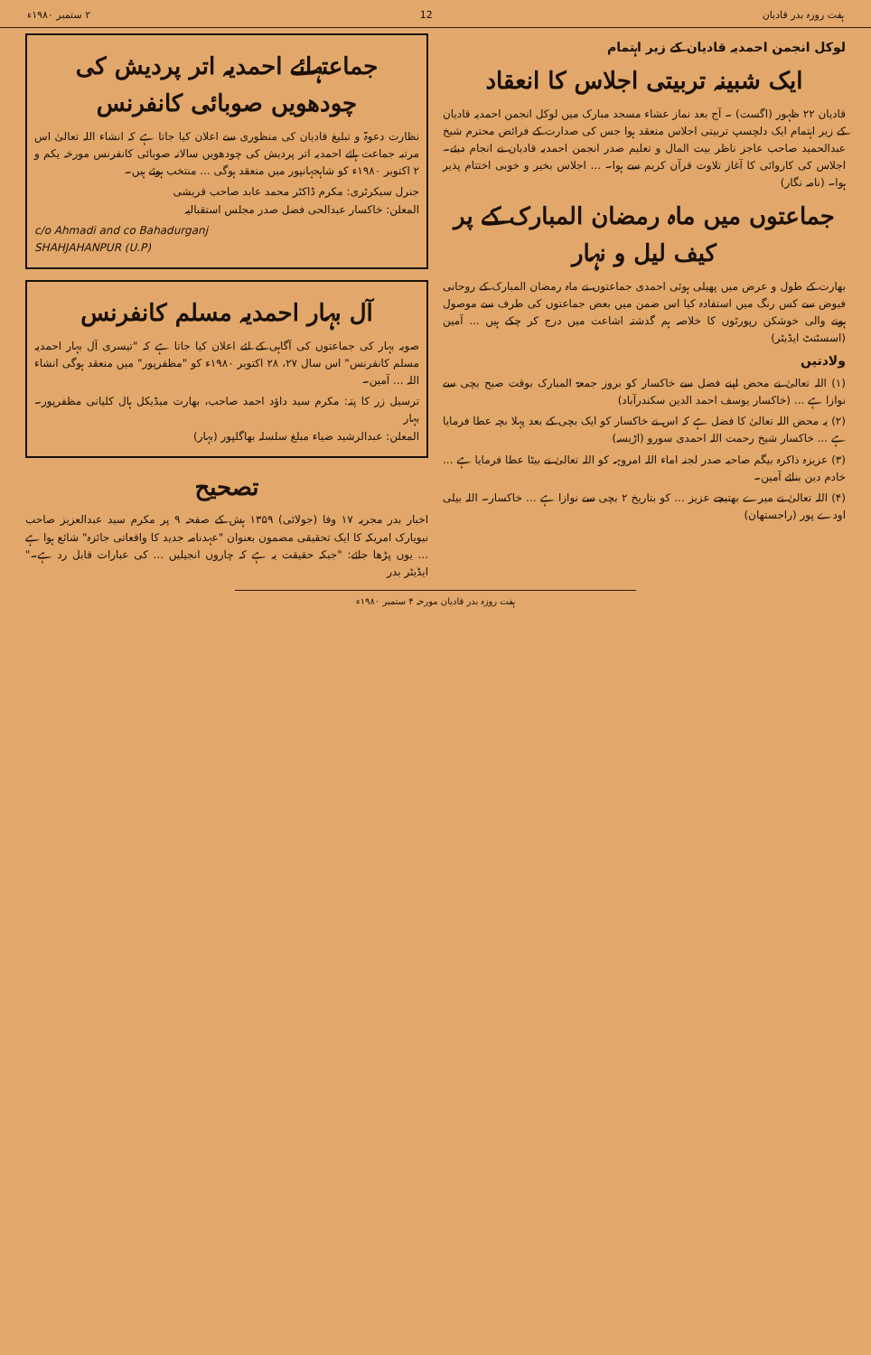ہفت روزہ بدر قادیان 12 ۲ ستمبر ۱۹۸۰ء
لوکل انجمن احمدیہ قادیان کے زیر اہتمام
ایک شبینہ تربیتی اجلاس کا انعقاد
قادیان ۲۲ ظہور (اگست) ۔ آج بعد نماز عشاء مسجد مبارک میں لوکل انجمن احمدیہ قادیان کے زیر اہتمام ایک دلچسپ تربیتی اجلاس منعقد ہوا جس کی صدارت کے فرائض محترم شیخ عبدالحمید صاحب عاجز ناظر بیت المال و تعلیم صدر انجمن احمدیہ قادیان نے انجام دیئے۔ اجلاس کی کاروائی کا آغاز تلاوت قرآن کریم سے ہوا۔ ... اجلاس بخیر و خوبی اختتام پذیر ہوا۔ (نامہ نگار)
جماعتوں میں ماہ رمضان المبارک کے پر کیف لیل و نہار
بھارت کے طول و عرض میں پھیلی ہوئی احمدی جماعتوں نے ماہ رمضان المبارک کے روحانی فیوض سے کس رنگ میں استفادہ کیا اس ضمن میں بعض جماعتوں کی طرف سے موصول ہونے والی خوشکن رپورٹوں کا خلاصہ ہم گذشتہ اشاعت میں درج کر چکے ہیں ... آمین (اسسٹنٹ ایڈیٹر)
ولادتیں
(۱) اللہ تعالیٰ نے محض اپنے فضل سے خاکسار کو بروز جمعۃ المبارک بوقت صبح بچی سے نوازا ہے ... (خاکسار یوسف احمد الدین سکندرآباد)
(۲) یہ محض اللہ تعالیٰ کا فضل ہے کہ اس نے خاکسار کو ایک بچی کے بعد پہلا بچہ عطا فرمایا ہے ... خاکسار شیخ رحمت اللہ احمدی سورو (اڑیسہ)
(۳) عزیزہ ذاکرہ بیگم صاحبہ صدر لجنہ اماء اللہ امروہہ کو اللہ تعالیٰ نے بیٹا عطا فرمایا ہے ... خادم دین بنائے آمین۔
(۴) اللہ تعالیٰ نے میرے بھتیجے عزیز ... کو بتاریخ ۲ بچی سے نوازا ہے ... خاکسار۔ اللہ بیلی اودے پور (راجستھان)
جماعتہائے احمدیہ اتر پردیش کی چودھویں صوبائی کانفرنس
نظارت دعوۃ و تبلیغ قادیان کی منظوری سے اعلان کیا جاتا ہے کہ انشاء اللہ تعالیٰ اس مرتبہ جماعت ہائے احمدیہ اتر پردیش کی چودھویں سالانہ صوبائی کانفرنس مورخہ یکم و ۲ اکتوبر ۱۹۸۰ء کو شاہجہانپور میں منعقد ہوگی ... منتخب ہوئے ہیں۔
جنرل سیکرٹری: مکرم ڈاکٹر محمد عابد صاحب قریشی
المعلن: خاکسار عبدالحی فضل صدر مجلس استقبالیہ
c/o Ahmadi and co Bahadurganj
SHAHJAHANPUR (U.P)
آل بہار احمدیہ مسلم کانفرنس
صوبہ بہار کی جماعتوں کی آگاہی کے لئے اعلان کیا جاتا ہے کہ "تیسری آل بہار احمدیہ مسلم کانفرنس" اس سال ۲۷، ۲۸ اکتوبر ۱۹۸۰ء کو "مظفرپور" میں منعقد ہوگی انشاء اللہ ... آمین۔
ترسیل زر کا پتہ: مکرم سید داؤد احمد صاحب، بھارت میڈیکل ہال کلیانی مظفرپور۔ بہار
المعلن: عبدالرشید ضیاء مبلغ سلسلہ بھاگلپور (بہار)
تصحیح
اخبار بدر مجریہ ۱۷ وفا (جولائی) ۱۳۵۹ ہش کے صفحہ ۹ پر مکرم سید عبدالعزیز صاحب نیویارک امریکہ کا ایک تحقیقی مضمون بعنوان "عہدنامہ جدید کا واقعاتی جائزہ" شائع ہوا ہے ... یوں پڑھا جائے: "جبکہ حقیقت یہ ہے کہ چاروں انجیلیں ... کی عبارات قابل رد ہے۔" ایڈیٹر بدر
ہفت روزہ بدر قادیان مورخہ ۴ ستمبر ۱۹۸۰ء